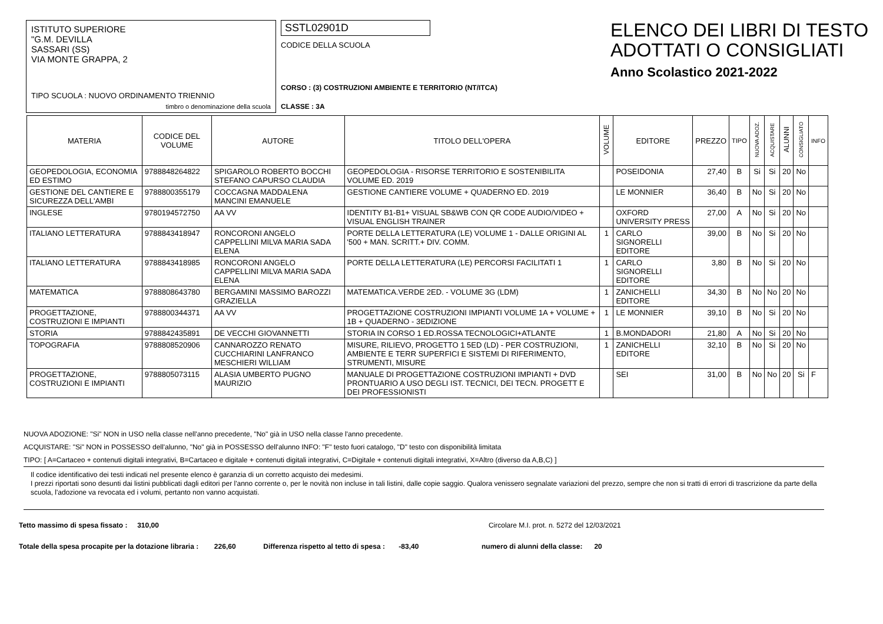ISTITUTO SUPERIORE
"G.M. DEVILLA
SASSARI (SS)
VIA MONTE GRAPPA, 2
TIPO SCUOLA : NUOVO ORDINAMENTO TRIENNIO
timbro o denominazione della scuola
SSTL02901D
CODICE DELLA SCUOLA
CORSO : (3) COSTRUZIONI AMBIENTE E TERRITORIO (NT/ITCA)
CLASSE : 3A
ELENCO DEI LIBRI DI TESTO
ADOTTATI O CONSIGLIATI
Anno Scolastico 2021-2022
| MATERIA | CODICE DEL VOLUME | AUTORE | TITOLO DELL'OPERA | VOLUME | EDITORE | PREZZO | TIPO | NUOVA ADOZ. | ACQUISTARE | ALUNNI | CONSIGLIATO | INFO |
| --- | --- | --- | --- | --- | --- | --- | --- | --- | --- | --- | --- | --- |
| GEOPEDOLOGIA, ECONOMIA ED ESTIMO | 9788848264822 | SPIGAROLO ROBERTO BOCCHI STEFANO CAPURSO CLAUDIA | GEOPEDOLOGIA - RISORSE TERRITORIO E SOSTENIBILITA VOLUME ED. 2019 | | POSEIDONIA | 27,40 | B | Si | Si | 20 | No | |
| GESTIONE DEL CANTIERE E SICUREZZA DELL'AMBI | 9788800355179 | COCCAGNA MADDALENA MANCINI EMANUELE | GESTIONE CANTIERE VOLUME + QUADERNO ED. 2019 | | LE MONNIER | 36,40 | B | No | Si | 20 | No | |
| INGLESE | 9780194572750 | AA VV | IDENTITY B1-B1+ VISUAL SB&WB CON QR CODE AUDIO/VIDEO + VISUAL ENGLISH TRAINER | | OXFORD UNIVERSITY PRESS | 27,00 | A | No | Si | 20 | No | |
| ITALIANO LETTERATURA | 9788843418947 | RONCORONI ANGELO CAPPELLINI MILVA MARIA SADA ELENA | PORTE DELLA LETTERATURA (LE) VOLUME 1 - DALLE ORIGINI AL '500 + MAN. SCRITT.+ DIV. COMM. | 1 | CARLO SIGNORELLI EDITORE | 39,00 | B | No | Si | 20 | No | |
| ITALIANO LETTERATURA | 9788843418985 | RONCORONI ANGELO CAPPELLINI MILVA MARIA SADA ELENA | PORTE DELLA LETTERATURA (LE) PERCORSI FACILITATI 1 | 1 | CARLO SIGNORELLI EDITORE | 3,80 | B | No | Si | 20 | No | |
| MATEMATICA | 9788808643780 | BERGAMINI MASSIMO BAROZZI GRAZIELLA | MATEMATICA.VERDE 2ED. - VOLUME 3G (LDM) | 1 | ZANICHELLI EDITORE | 34,30 | B | No | No | 20 | No | |
| PROGETTAZIONE, COSTRUZIONI E IMPIANTI | 9788800344371 | AA VV | PROGETTAZIONE COSTRUZIONI IMPIANTI VOLUME 1A + VOLUME + 1B + QUADERNO - 3EDIZIONE | 1 | LE MONNIER | 39,10 | B | No | Si | 20 | No | |
| STORIA | 9788842435891 | DE VECCHI GIOVANNETTI | STORIA IN CORSO 1 ED.ROSSA TECNOLOGICI+ATLANTE | 1 | B.MONDADORI | 21,80 | A | No | Si | 20 | No | |
| TOPOGRAFIA | 9788808520906 | CANNAROZZO RENATO CUCCHIARINI LANFRANCO MESCHIERI WILLIAM | MISURE, RILIEVO, PROGETTO 1 5ED (LD) - PER COSTRUZIONI, AMBIENTE E TERR SUPERFICI E SISTEMI DI RIFERIMENTO, STRUMENTI, MISURE | 1 | ZANICHELLI EDITORE | 32,10 | B | No | Si | 20 | No | |
| PROGETTAZIONE, COSTRUZIONI E IMPIANTI | 9788805073115 | ALASIA UMBERTO PUGNO MAURIZIO | MANUALE DI PROGETTAZIONE COSTRUZIONI IMPIANTI + DVD PRONTUARIO A USO DEGLI IST. TECNICI, DEI TECN. PROGETT E DEI PROFESSIONISTI | | SEI | 31,00 | B | No | No | 20 | Si | F |
NUOVA ADOZIONE: "Si" NON in USO nella classe nell'anno precedente, "No" già in USO nella classe l'anno precedente.
ACQUISTARE: "Si" NON in POSSESSO dell'alunno, "No" già in POSSESSO dell'alunno INFO: "F" testo fuori catalogo, "D" testo con disponibilità limitata
TIPO: [ A=Cartaceo + contenuti digitali integrativi, B=Cartaceo e digitale + contenuti digitali integrativi, C=Digitale + contenuti digitali integrativi, X=Altro (diverso da A,B,C) ]
Il codice identificativo dei testi indicati nel presente elenco è garanzia di un corretto acquisto dei medesimi.
I prezzi riportati sono desunti dai listini pubblicati dagli editori per l'anno corrente o, per le novità non incluse in tali listini, dalle copie saggio. Qualora venissero segnalate variazioni del prezzo, sempre che non si tratti di errori di trascrizione da parte della scuola, l'adozione va revocata ed i volumi, pertanto non vanno acquistati.
Tetto massimo di spesa fissato : 310,00 Circolare M.I. prot. n. 5272 del 12/03/2021
Totale della spesa procapite per la dotazione libraria : 226,60 Differenza rispetto al tetto di spesa : -83,40 numero di alunni della classe: 20